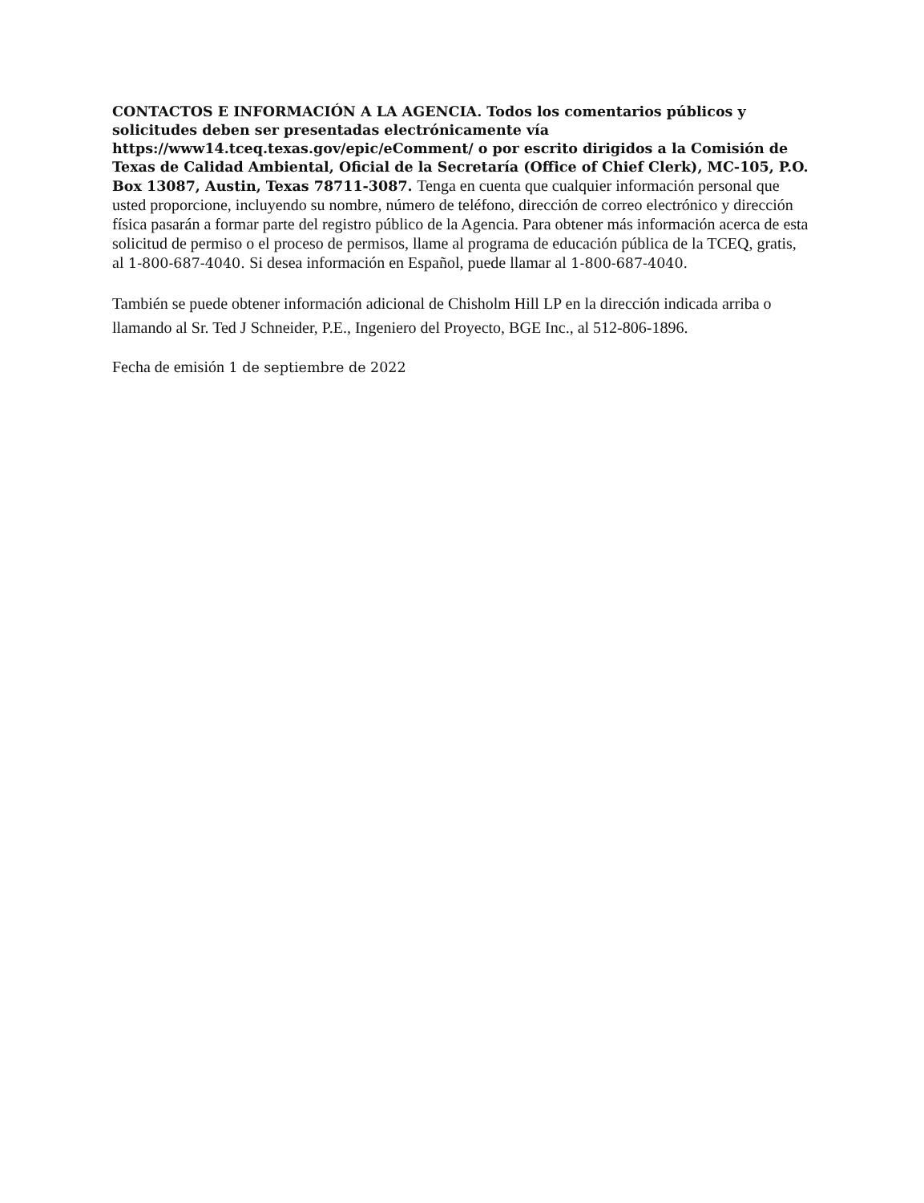CONTACTOS E INFORMACIÓN A LA AGENCIA. Todos los comentarios públicos y solicitudes deben ser presentadas electrónicamente vía https://www14.tceq.texas.gov/epic/eComment/ o por escrito dirigidos a la Comisión de Texas de Calidad Ambiental, Oficial de la Secretaría (Office of Chief Clerk), MC-105, P.O. Box 13087, Austin, Texas 78711-3087. Tenga en cuenta que cualquier información personal que usted proporcione, incluyendo su nombre, número de teléfono, dirección de correo electrónico y dirección física pasarán a formar parte del registro público de la Agencia. Para obtener más información acerca de esta solicitud de permiso o el proceso de permisos, llame al programa de educación pública de la TCEQ, gratis, al 1-800-687-4040. Si desea información en Español, puede llamar al 1-800-687-4040.
También se puede obtener información adicional de Chisholm Hill LP en la dirección indicada arriba o llamando al Sr. Ted J Schneider, P.E., Ingeniero del Proyecto, BGE Inc., al 512-806-1896.
Fecha de emisión 1 de septiembre de 2022